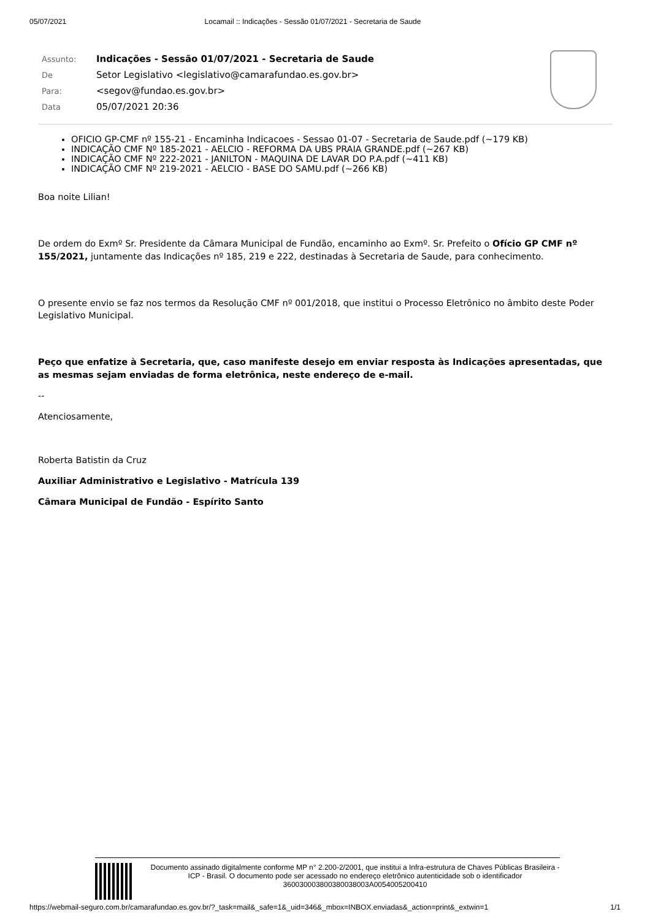05/07/2021 Locamail :: Indicações - Sessão 01/07/2021 - Secretaria de Saude
| Assunto: | Indicações - Sessão 01/07/2021 - Secretaria de Saude |
| De | Setor Legislativo <legislativo@camarafundao.es.gov.br> |
| Para: | <segov@fundao.es.gov.br> |
| Data | 05/07/2021 20:36 |
OFICIO GP-CMF nº 155-21 - Encaminha Indicacoes - Sessao 01-07 - Secretaria de Saude.pdf (~179 KB)
INDICAÇÃO CMF Nº 185-2021 - AELCIO - REFORMA DA UBS PRAIA GRANDE.pdf (~267 KB)
INDICAÇÃO CMF Nº 222-2021 - JANILTON - MAQUINA DE LAVAR DO P.A.pdf (~411 KB)
INDICAÇÃO CMF Nº 219-2021 - AELCIO - BASE DO SAMU.pdf (~266 KB)
Boa noite Lilian!
De ordem do Exmº Sr. Presidente da Câmara Municipal de Fundão, encaminho ao Exmº. Sr. Prefeito o Ofício GP CMF nº 155/2021, juntamente das Indicações nº 185, 219 e 222, destinadas à Secretaria de Saude, para conhecimento.
O presente envio se faz nos termos da Resolução CMF nº 001/2018, que institui o Processo Eletrônico no âmbito deste Poder Legislativo Municipal.
Peço que enfatize à Secretaria, que, caso manifeste desejo em enviar resposta às Indicações apresentadas, que as mesmas sejam enviadas de forma eletrônica, neste endereço de e-mail.
--
Atenciosamente,
Roberta Batistin da Cruz
Auxiliar Administrativo e Legislativo - Matrícula 139
Câmara Municipal de Fundão - Espírito Santo
Documento assinado digitalmente conforme MP n° 2.200-2/2001, que institui a Infra-estrutura de Chaves Públicas Brasileira - ICP - Brasil. O documento pode ser acessado no endereço eletrônico autenticidade sob o identificador 360030003800380038003A0054005200410
https://webmail-seguro.com.br/camarafundao.es.gov.br/?_task=mail&_safe=1&_uid=346&_mbox=INBOX.enviadas&_action=print&_extwin=1 1/1